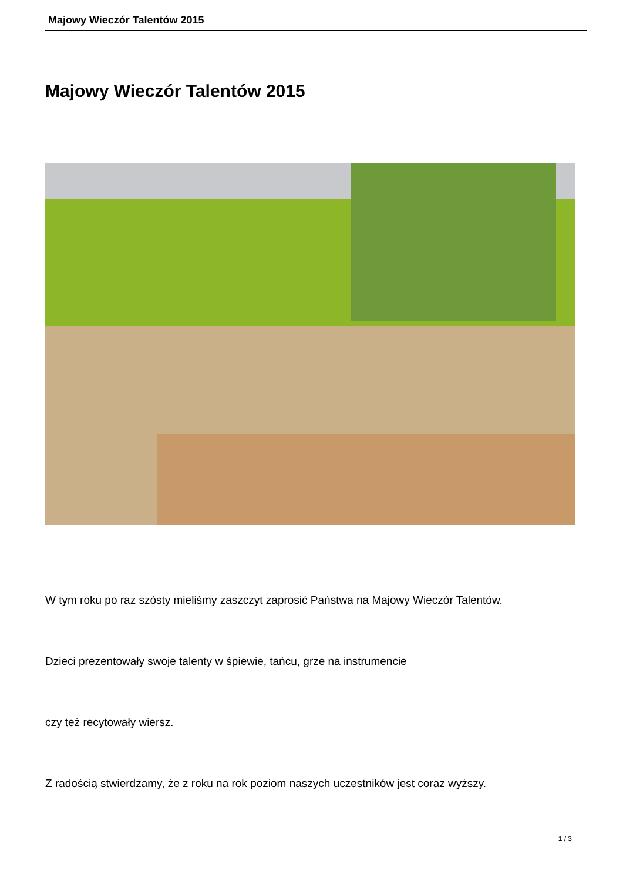Majowy Wieczór Talentów 2015
Majowy Wieczór Talentów 2015
W tym roku po raz szósty mieliśmy zaszczyt zaprosić Państwa na Majowy Wieczór Talentów.
Dzieci prezentowały swoje talenty w śpiewie, tańcu, grze na instrumencie
czy też recytowały wiersz.
Z radością stwierdzamy, że z roku na rok poziom naszych uczestników jest coraz wyższy.
1 / 3